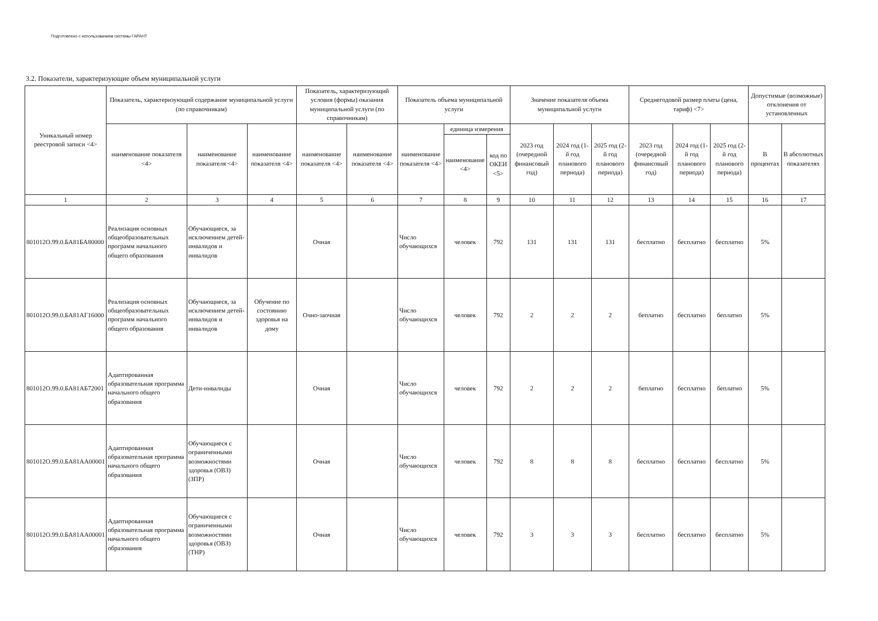Подготовлено с использованием системы ГАРАНТ
3.2. Показатели, характеризующие объем муниципальной услуги
| Уникальный номер реестровой записи <4> | Показатель, характеризующий содержание муниципальной услуги (по справочникам) | | | Показатель, характеризующий условия (формы) оказания муниципальной услуги (по справочникам) | | Показатель объема муниципальной услуги | | | Значение показателя объема муниципальной услуги | | | Среднегодовой размер платы (цена, тариф) <7> | | | Допустимые (возможные) отклонения от установленных | |
| --- | --- | --- | --- | --- | --- | --- | --- | --- | --- | --- | --- | --- | --- | --- | --- | --- |
| | наименование показателя <4> | наименование показателя <4> | наименование показателя <4> | наименование показателя <4> | наименование показателя <4> | наименование показателя <4> | единица измерения | | 2023 год (очередной финансовый год) | 2024 год (1-й год планового периода) | 2025 год (2-й год планового периода) | 2023 год (очередной финансовый год) | 2024 год (1-й год планового периода) | 2025 год (2-й год планового периода) | В процентах | В абсолютных показателях |
| | | | | | | | наименование <4> | код по ОКЕИ <5> | | | | | | | | |
| 1 | 2 | 3 | 4 | 5 | 6 | 7 | 8 | 9 | 10 | 11 | 12 | 13 | 14 | 15 | 16 | 17 |
| 801012О.99.0.БА81БА80000 | Реализация основных общеобразовательных программ начального общего образования | Обучающиеся, за исключением детей-инвалидов и инвалидов | | Очная | | Число обучающихся | человек | 792 | 131 | 131 | 131 | бесплатно | бесплатно | бесплатно | 5% | |
| 801012О.99.0.БА81АГ16000 | Реализация основных общеобразовательных программ начального общего образования | Обучающиеся, за исключением детей-инвалидов и инвалидов | Обучение по состоянию здоровья на дому | Очно-заочная | | Число обучающихся | человек | 792 | 2 | 2 | 2 | беплатно | бесплатно | беплатно | 5% | |
| 801012О.99.0.БА81АБ72001 | Адаптированная образовательная программа начального общего образования | Дети-инвалиды | | Очная | | Число обучающихся | человек | 792 | 2 | 2 | 2 | беплатно | бесплатно | беплатно | 5% | |
| 801012О.99.0.БА81АА00001 | Адаптированная образовательная программа начального общего образования | Обучающиеся с ограниченными возможностями здоровья (ОВЗ) (ЗПР) | | Очная | | Число обучающихся | человек | 792 | 8 | 8 | 8 | бесплатно | бесплатно | бесплатно | 5% | |
| 801012О.99.0.БА81АА00001 | Адаптированная образовательная программа начального общего образования | Обучающиеся с ограниченными возможностями здоровья (ОВЗ) (ТНР) | | Очная | | Число обучающихся | человек | 792 | 3 | 3 | 3 | бесплатно | бесплатно | бесплатно | 5% | |